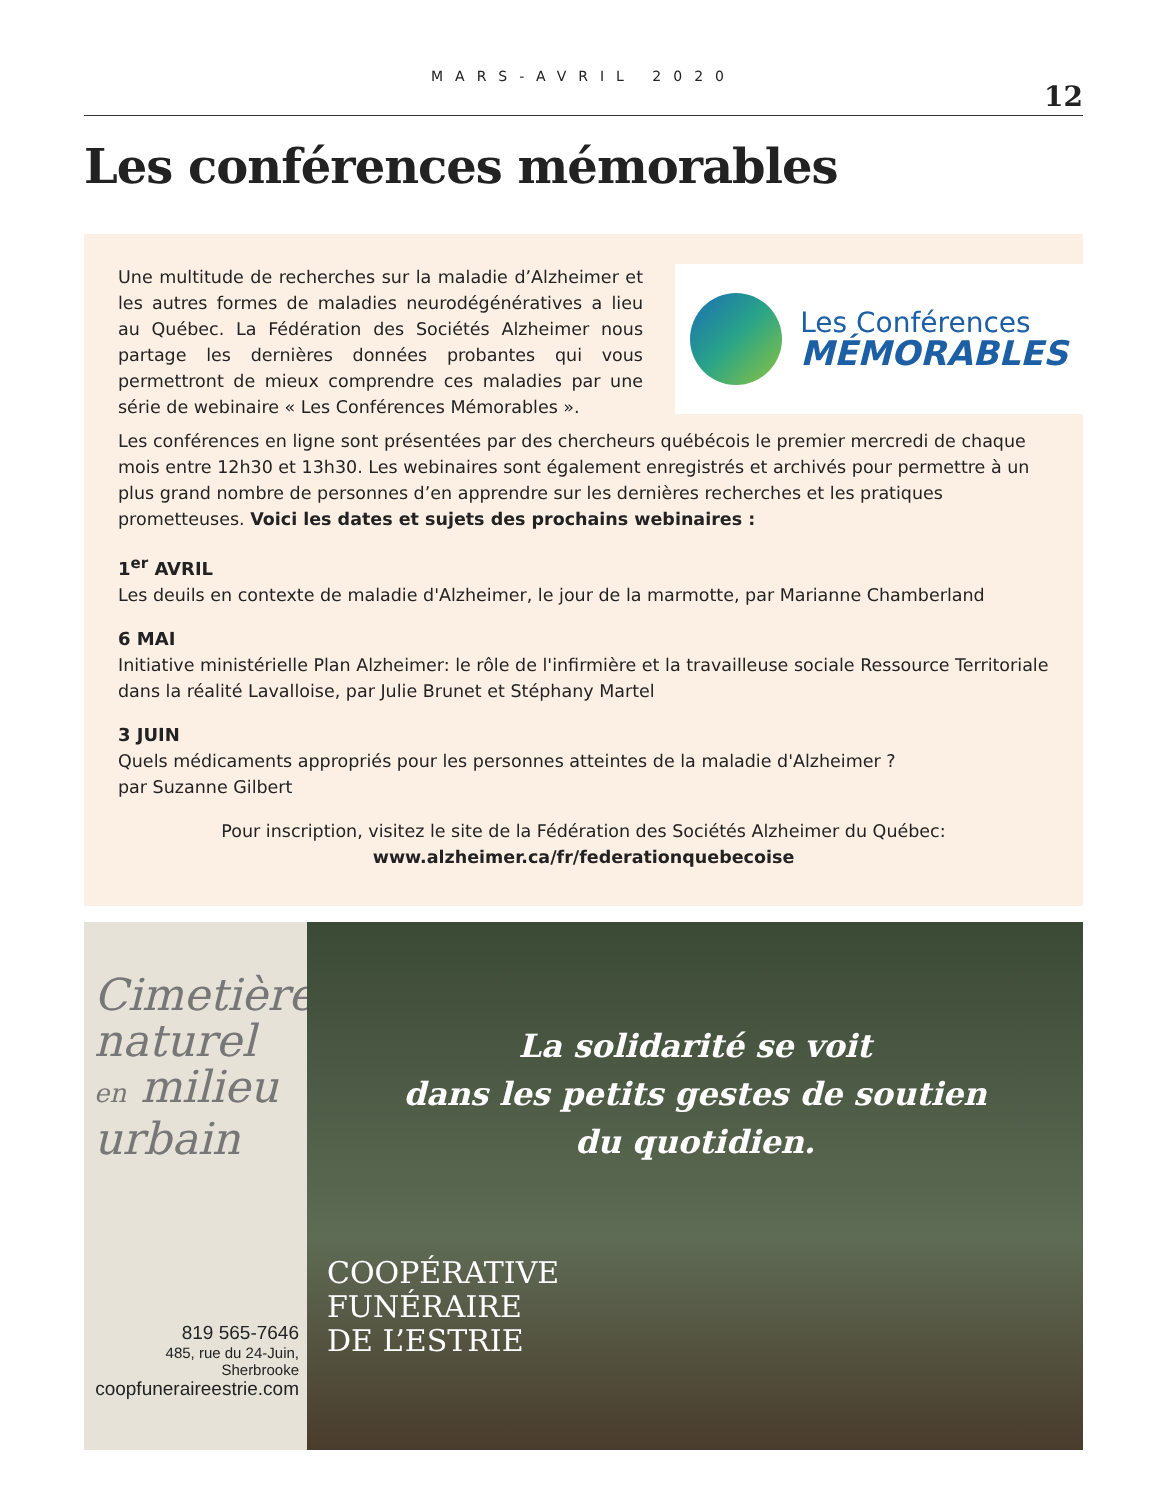MARS-AVRIL 2020
12
Les conférences mémorables
Une multitude de recherches sur la maladie d’Alzheimer et les autres formes de maladies neurodégénératives a lieu au Québec. La Fédération des Sociétés Alzheimer nous partage les dernières données probantes qui vous permettront de mieux comprendre ces maladies par une série de webinaire « Les Conférences Mémorables ».
Les Conférences
MÉMORABLES
Les conférences en ligne sont présentées par des chercheurs québécois le premier mercredi de chaque mois entre 12h30 et 13h30. Les webinaires sont également enregistrés et archivés pour permettre à un plus grand nombre de personnes d’en apprendre sur les dernières recherches et les pratiques prometteuses. Voici les dates et sujets des prochains webinaires :
1<sup>er</sup> AVRIL
Les deuils en contexte de maladie d'Alzheimer, le jour de la marmotte, par Marianne Chamberland
6 MAI
Initiative ministérielle Plan Alzheimer: le rôle de l'infirmière et la travailleuse sociale Ressource Territoriale dans la réalité Lavalloise, par Julie Brunet et Stéphany Martel
3 JUIN
Quels médicaments appropriés pour les personnes atteintes de la maladie d'Alzheimer ?
par Suzanne Gilbert
Pour inscription, visitez le site de la Fédération des Sociétés Alzheimer du Québec:
www.alzheimer.ca/fr/federationquebecoise
Cimetière naturel en milieu urbain
819 565-7646
485, rue du 24-Juin, Sherbrooke
coopfuneraireestrie.com
La solidarité se voit
dans les petits gestes de soutien
du quotidien.
COOPÉRATIVE
FUNÉRAIRE
DE L’ESTRIE